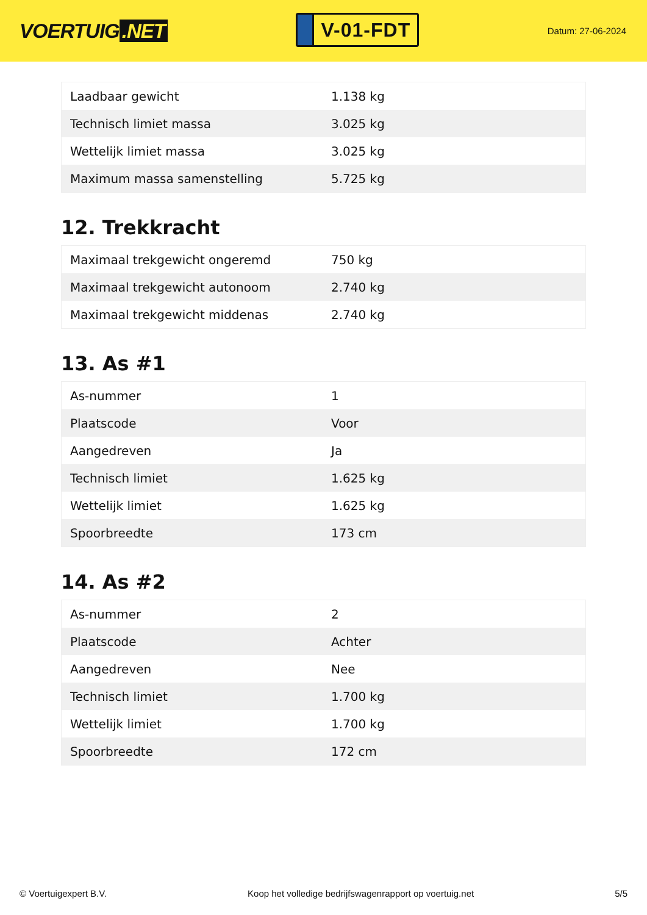VOERTUIG.NET
V-01-FDT
Datum: 27-06-2024
| Laadbaar gewicht | 1.138 kg |
| Technisch limiet massa | 3.025 kg |
| Wettelijk limiet massa | 3.025 kg |
| Maximum massa samenstelling | 5.725 kg |
12. Trekkracht
| Maximaal trekgewicht ongeremd | 750 kg |
| Maximaal trekgewicht autonoom | 2.740 kg |
| Maximaal trekgewicht middenas | 2.740 kg |
13. As #1
| As-nummer | 1 |
| Plaatscode | Voor |
| Aangedreven | Ja |
| Technisch limiet | 1.625 kg |
| Wettelijk limiet | 1.625 kg |
| Spoorbreedte | 173 cm |
14. As #2
| As-nummer | 2 |
| Plaatscode | Achter |
| Aangedreven | Nee |
| Technisch limiet | 1.700 kg |
| Wettelijk limiet | 1.700 kg |
| Spoorbreedte | 172 cm |
© Voertuigexpert B.V. Koop het volledige bedrijfswagenrapport op voertuig.net 5/5